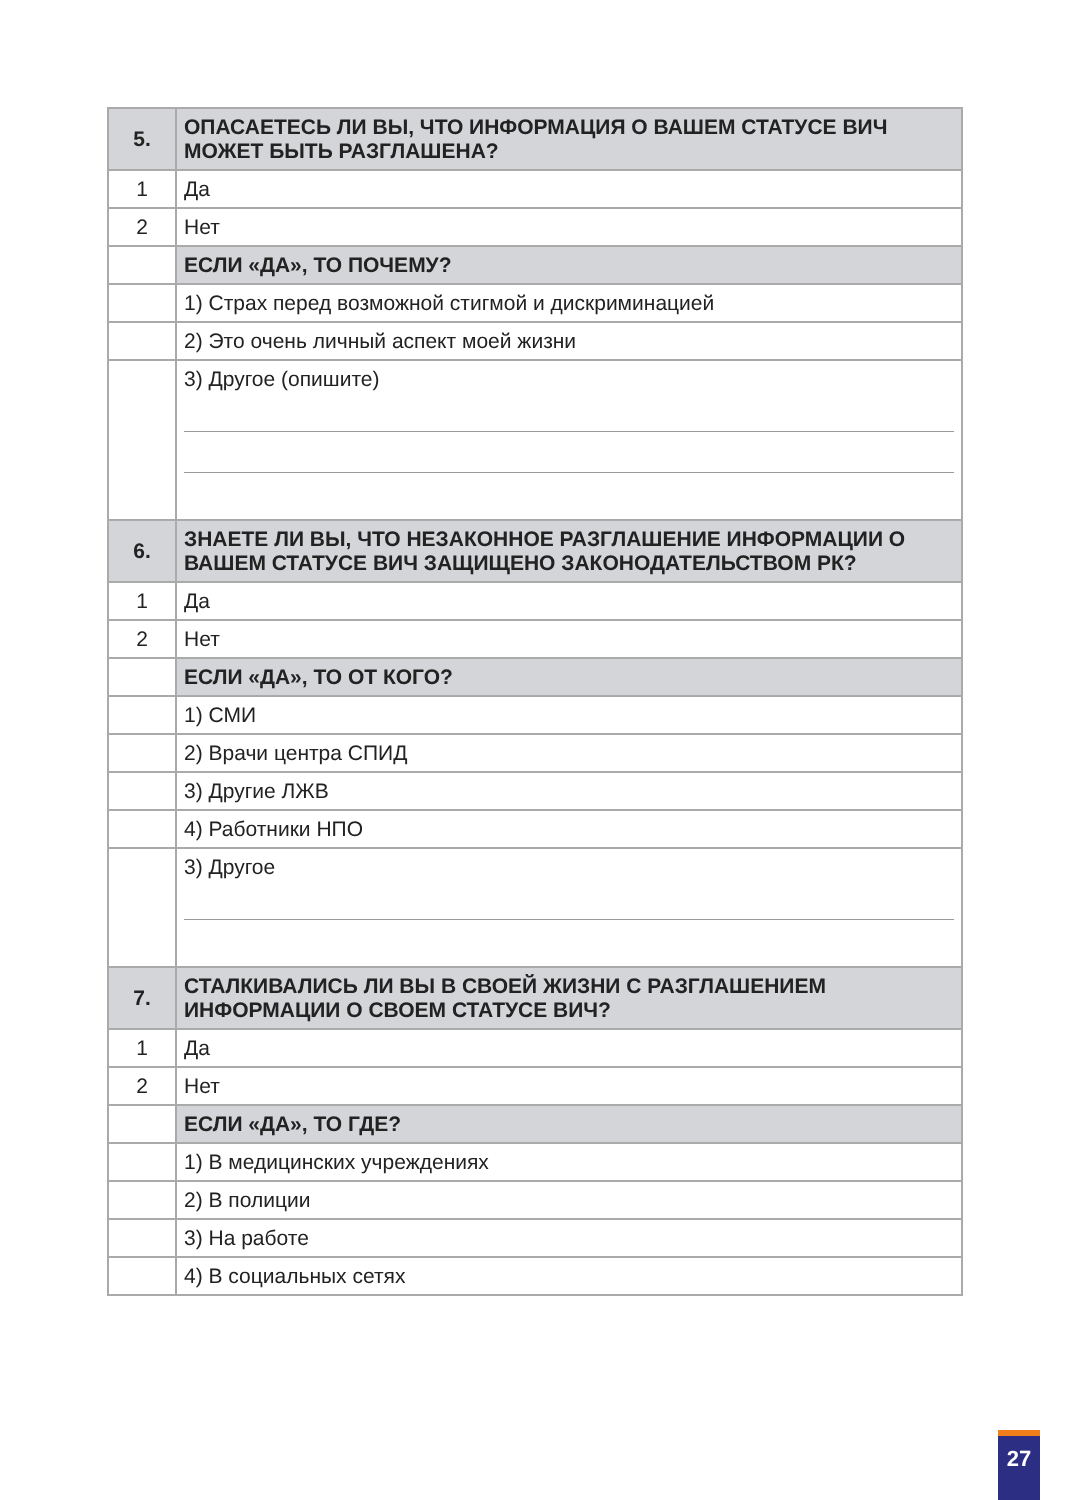| 5. | ОПАСАЕТЕСЬ ЛИ ВЫ, ЧТО ИНФОРМАЦИЯ О ВАШЕМ СТАТУСЕ ВИЧ МОЖЕТ БЫТЬ РАЗГЛАШЕНА? |
| 1 | Да |
| 2 | Нет |
| | ЕСЛИ «ДА», ТО ПОЧЕМУ? |
| | 1) Страх перед возможной стигмой и дискриминацией |
| | 2) Это очень личный аспект моей жизни |
| | 3) Другое (опишите) |
| 6. | ЗНАЕТЕ ЛИ ВЫ, ЧТО НЕЗАКОННОЕ РАЗГЛАШЕНИЕ ИНФОРМАЦИИ О ВАШЕМ СТАТУСЕ ВИЧ ЗАЩИЩЕНО ЗАКОНОДАТЕЛЬСТВОМ РК? |
| 1 | Да |
| 2 | Нет |
| | ЕСЛИ «ДА», ТО ОТ КОГО? |
| | 1) СМИ |
| | 2) Врачи центра СПИД |
| | 3) Другие ЛЖВ |
| | 4) Работники НПО |
| | 3) Другое |
| 7. | СТАЛКИВАЛИСЬ ЛИ ВЫ В СВОЕЙ ЖИЗНИ С РАЗГЛАШЕНИЕМ ИНФОРМАЦИИ О СВОЕМ СТАТУСЕ ВИЧ? |
| 1 | Да |
| 2 | Нет |
| | ЕСЛИ «ДА», ТО ГДЕ? |
| | 1) В медицинских учреждениях |
| | 2) В полиции |
| | 3) На работе |
| | 4) В социальных сетях |
27